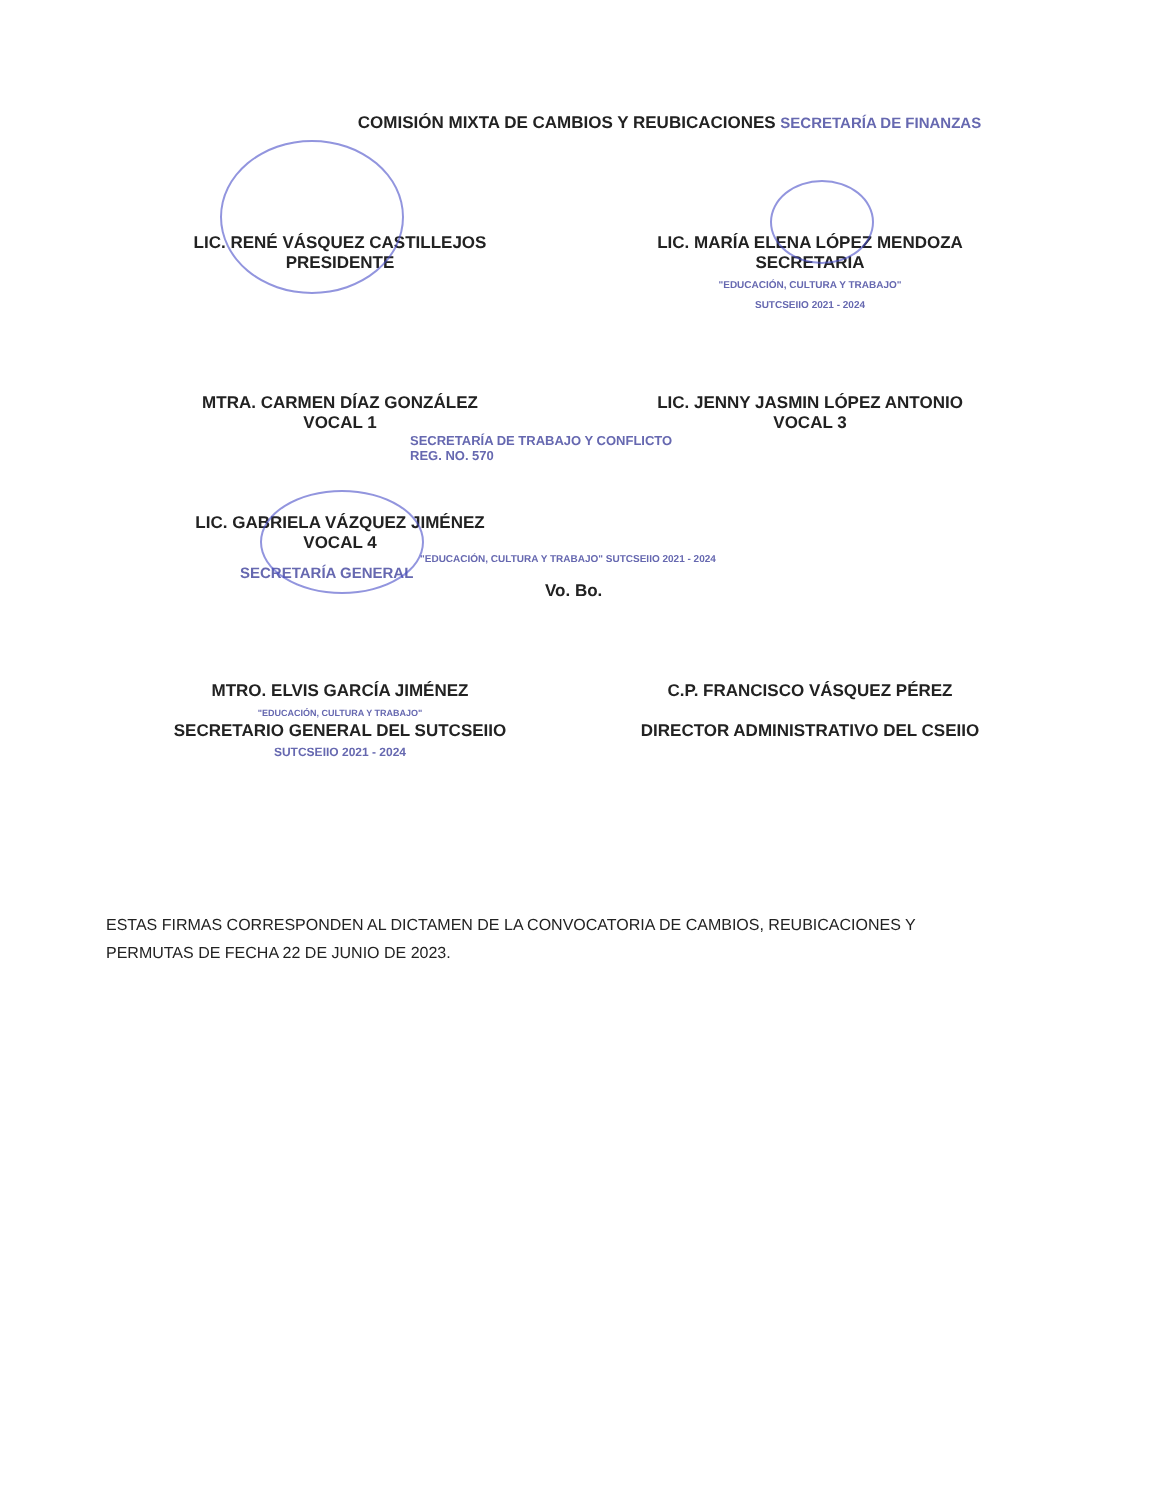COMISIÓN MIXTA DE CAMBIOS Y REUBICACIONES SECRETARÍA DE FINANZAS
LIC. RENÉ VÁSQUEZ CASTILLEJOS
PRESIDENTE
LIC. MARÍA ELENA LÓPEZ MENDOZA
SECRETARIA
"EDUCACIÓN, CULTURA Y TRABAJO"
SUTCSEIIO 2021 - 2024
MTRA. CARMEN DÍAZ GONZÁLEZ
VOCAL 1
LIC. JENNY JASMIN LÓPEZ ANTONIO
VOCAL 3
SECRETARÍA DE TRABAJO Y CONFLICTO
REG. NO. 570
LIC. GABRIELA VÁZQUEZ JIMÉNEZ
VOCAL 4
"EDUCACIÓN, CULTURA Y TRABAJO" SUTCSEIIO 2021 - 2024
SECRETARÍA GENERAL
Vo. Bo.
MTRO. ELVIS GARCÍA JIMÉNEZ
"EDUCACIÓN, CULTURA Y TRABAJO"
SECRETARIO GENERAL DEL SUTCSEIIO
SUTCSEIIO 2021 - 2024
C.P. FRANCISCO VÁSQUEZ PÉREZ
DIRECTOR ADMINISTRATIVO DEL CSEIIO
ESTAS FIRMAS CORRESPONDEN AL DICTAMEN DE LA CONVOCATORIA DE CAMBIOS, REUBICACIONES Y PERMUTAS DE FECHA 22 DE JUNIO DE 2023.